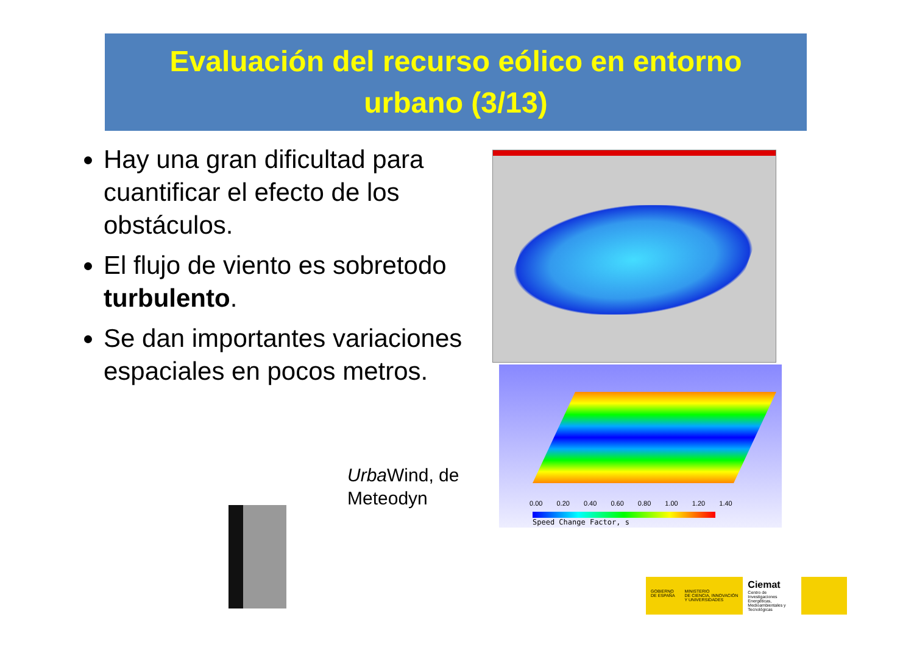Evaluación del recurso eólico en entorno
urbano (3/13)
Hay una gran dificultad para cuantificar el efecto de los obstáculos.
El flujo de viento es sobretodo turbulento.
Se dan importantes variaciones espaciales en pocos metros.
0.00 0.20 0.40 0.60 0.80 1.00 1.20 1.40
Speed Change Factor, s
Urba Wind, de
Meteodyn
GOBIERNO
DE ESPAÑA
MINISTERIO
DE CIENCIA, INNOVACIÓN
Y UNIVERSIDADES
Ciemat
Centro de Investigaciones Energéticas, Medioambientales y Tecnológicas